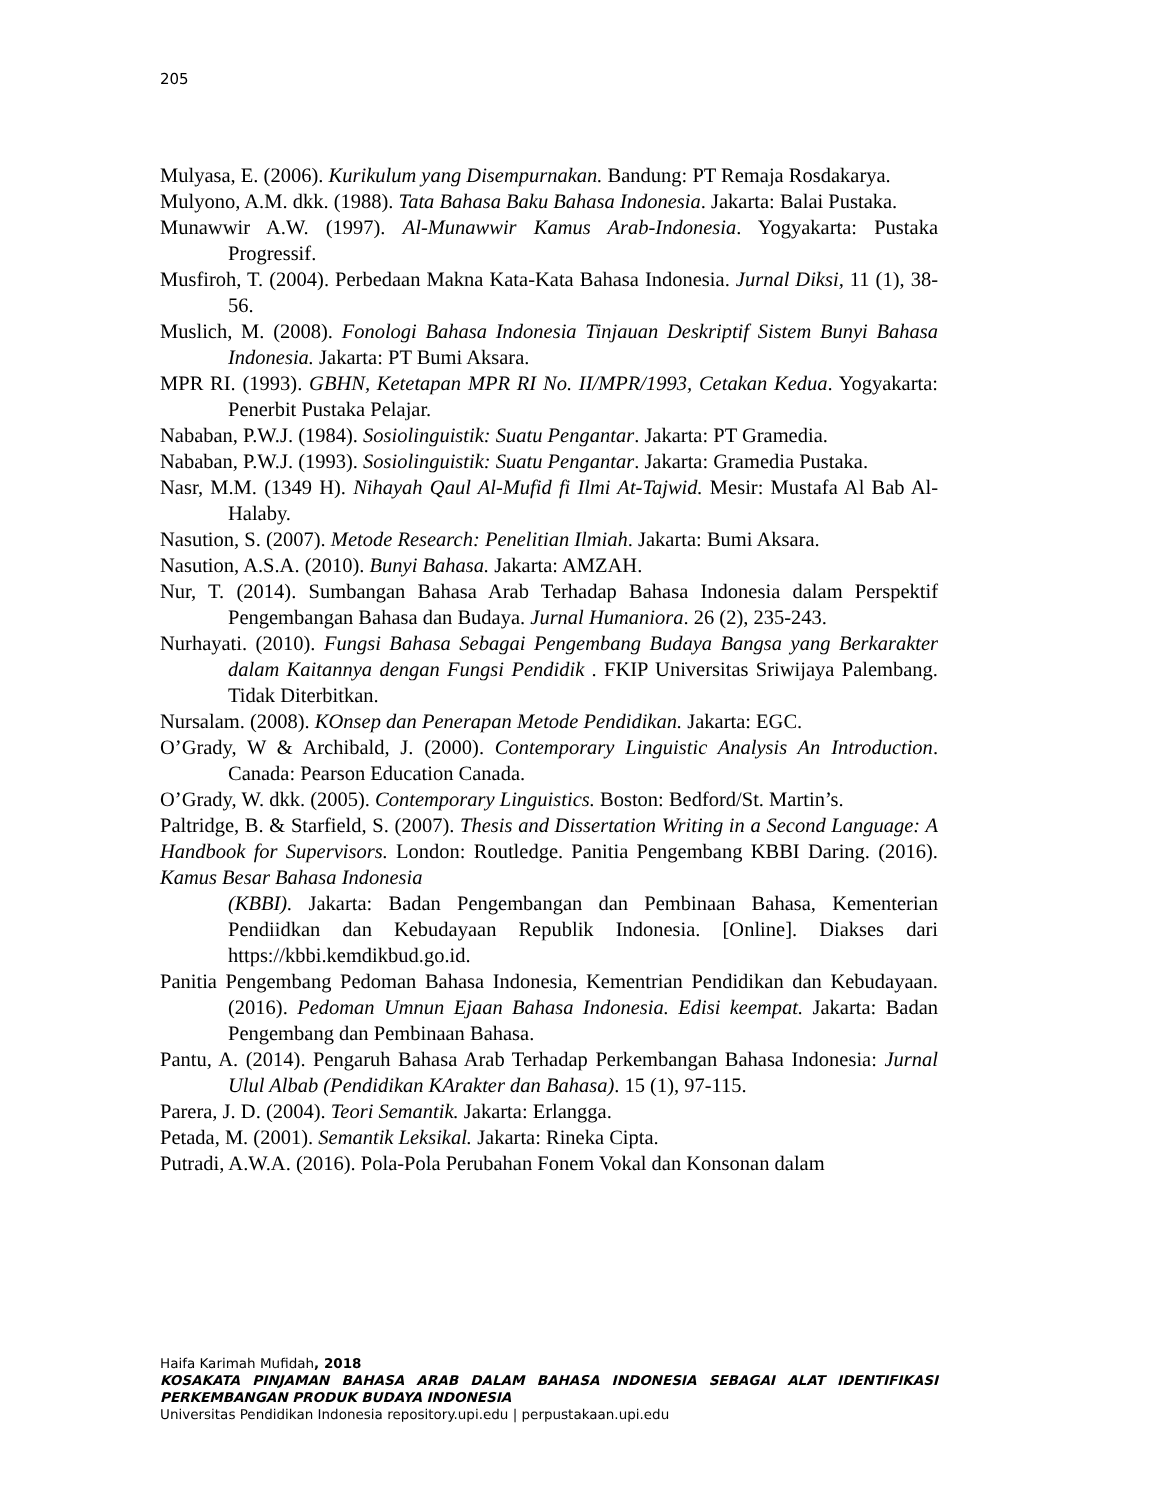205
Mulyasa, E. (2006). Kurikulum yang Disempurnakan. Bandung: PT Remaja Rosdakarya.
Mulyono, A.M. dkk. (1988). Tata Bahasa Baku Bahasa Indonesia. Jakarta: Balai Pustaka.
Munawwir A.W. (1997). Al-Munawwir Kamus Arab-Indonesia. Yogyakarta: Pustaka Progressif.
Musfiroh, T. (2004). Perbedaan Makna Kata-Kata Bahasa Indonesia. Jurnal Diksi, 11 (1), 38-56.
Muslich, M. (2008). Fonologi Bahasa Indonesia Tinjauan Deskriptif Sistem Bunyi Bahasa Indonesia. Jakarta: PT Bumi Aksara.
MPR RI. (1993). GBHN, Ketetapan MPR RI No. II/MPR/1993, Cetakan Kedua. Yogyakarta: Penerbit Pustaka Pelajar.
Nababan, P.W.J. (1984). Sosiolinguistik: Suatu Pengantar. Jakarta: PT Gramedia.
Nababan, P.W.J. (1993). Sosiolinguistik: Suatu Pengantar. Jakarta: Gramedia Pustaka.
Nasr, M.M. (1349 H). Nihayah Qaul Al-Mufid fi Ilmi At-Tajwid. Mesir: Mustafa Al Bab Al-Halaby.
Nasution, S. (2007). Metode Research: Penelitian Ilmiah. Jakarta: Bumi Aksara.
Nasution, A.S.A. (2010). Bunyi Bahasa. Jakarta: AMZAH.
Nur, T. (2014). Sumbangan Bahasa Arab Terhadap Bahasa Indonesia dalam Perspektif Pengembangan Bahasa dan Budaya. Jurnal Humaniora. 26 (2), 235-243.
Nurhayati. (2010). Fungsi Bahasa Sebagai Pengembang Budaya Bangsa yang Berkarakter dalam Kaitannya dengan Fungsi Pendidik . FKIP Universitas Sriwijaya Palembang. Tidak Diterbitkan.
Nursalam. (2008). KOnsep dan Penerapan Metode Pendidikan. Jakarta: EGC.
O’Grady, W & Archibald, J. (2000). Contemporary Linguistic Analysis An Introduction. Canada: Pearson Education Canada.
O’Grady, W. dkk. (2005). Contemporary Linguistics. Boston: Bedford/St. Martin’s.
Paltridge, B. & Starfield, S. (2007). Thesis and Dissertation Writing in a Second Language: A Handbook for Supervisors. London: Routledge. Panitia Pengembang KBBI Daring. (2016). Kamus Besar Bahasa Indonesia
(KBBI). Jakarta: Badan Pengembangan dan Pembinaan Bahasa, Kementerian Pendiidkan dan Kebudayaan Republik Indonesia. [Online]. Diakses dari https://kbbi.kemdikbud.go.id.
Panitia Pengembang Pedoman Bahasa Indonesia, Kementrian Pendidikan dan Kebudayaan. (2016). Pedoman Umnun Ejaan Bahasa Indonesia. Edisi keempat. Jakarta: Badan Pengembang dan Pembinaan Bahasa.
Pantu, A. (2014). Pengaruh Bahasa Arab Terhadap Perkembangan Bahasa Indonesia: Jurnal Ulul Albab (Pendidikan KArakter dan Bahasa). 15 (1), 97-115.
Parera, J. D. (2004). Teori Semantik. Jakarta: Erlangga.
Petada, M. (2001). Semantik Leksikal. Jakarta: Rineka Cipta.
Putradi, A.W.A. (2016). Pola-Pola Perubahan Fonem Vokal dan Konsonan dalam
Haifa Karimah Mufidah, 2018
KOSAKATA PINJAMAN BAHASA ARAB DALAM BAHASA INDONESIA SEBAGAI ALAT IDENTIFIKASI PERKEMBANGAN PRODUK BUDAYA INDONESIA
Universitas Pendidikan Indonesia repository.upi.edu | perpustakaan.upi.edu